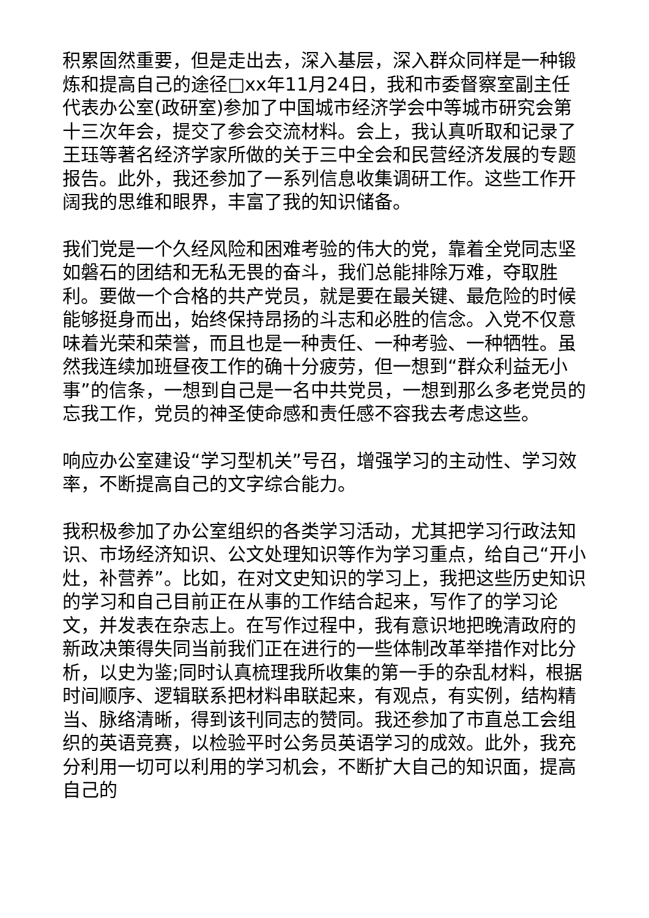积累固然重要，但是走出去，深入基层，深入群众同样是一种锻炼和提高自己的途径□xx年11月24日，我和市委督察室副主任代表办公室(政研室)参加了中国城市经济学会中等城市研究会第十三次年会，提交了参会交流材料。会上，我认真听取和记录了王珏等著名经济学家所做的关于三中全会和民营经济发展的专题报告。此外，我还参加了一系列信息收集调研工作。这些工作开阔我的思维和眼界，丰富了我的知识储备。
我们党是一个久经风险和困难考验的伟大的党，靠着全党同志坚如磐石的团结和无私无畏的奋斗，我们总能排除万难，夺取胜利。要做一个合格的共产党员，就是要在最关键、最危险的时候能够挺身而出，始终保持昂扬的斗志和必胜的信念。入党不仅意味着光荣和荣誉，而且也是一种责任、一种考验、一种牺牲。虽然我连续加班昼夜工作的确十分疲劳，但一想到“群众利益无小事”的信条，一想到自己是一名中共党员，一想到那么多老党员的忘我工作，党员的神圣使命感和责任感不容我去考虑这些。
响应办公室建设“学习型机关”号召，增强学习的主动性、学习效率，不断提高自己的文字综合能力。
我积极参加了办公室组织的各类学习活动，尤其把学习行政法知识、市场经济知识、公文处理知识等作为学习重点，给自己“开小灶，补营养”。比如，在对文史知识的学习上，我把这些历史知识的学习和自己目前正在从事的工作结合起来，写作了的学习论文，并发表在杂志上。在写作过程中，我有意识地把晚清政府的新政决策得失同当前我们正在进行的一些体制改革举措作对比分析，以史为鉴;同时认真梳理我所收集的第一手的杂乱材料，根据时间顺序、逻辑联系把材料串联起来，有观点，有实例，结构精当、脉络清晰，得到该刊同志的赞同。我还参加了市直总工会组织的英语竞赛，以检验平时公务员英语学习的成效。此外，我充分利用一切可以利用的学习机会，不断扩大自己的知识面，提高自己的